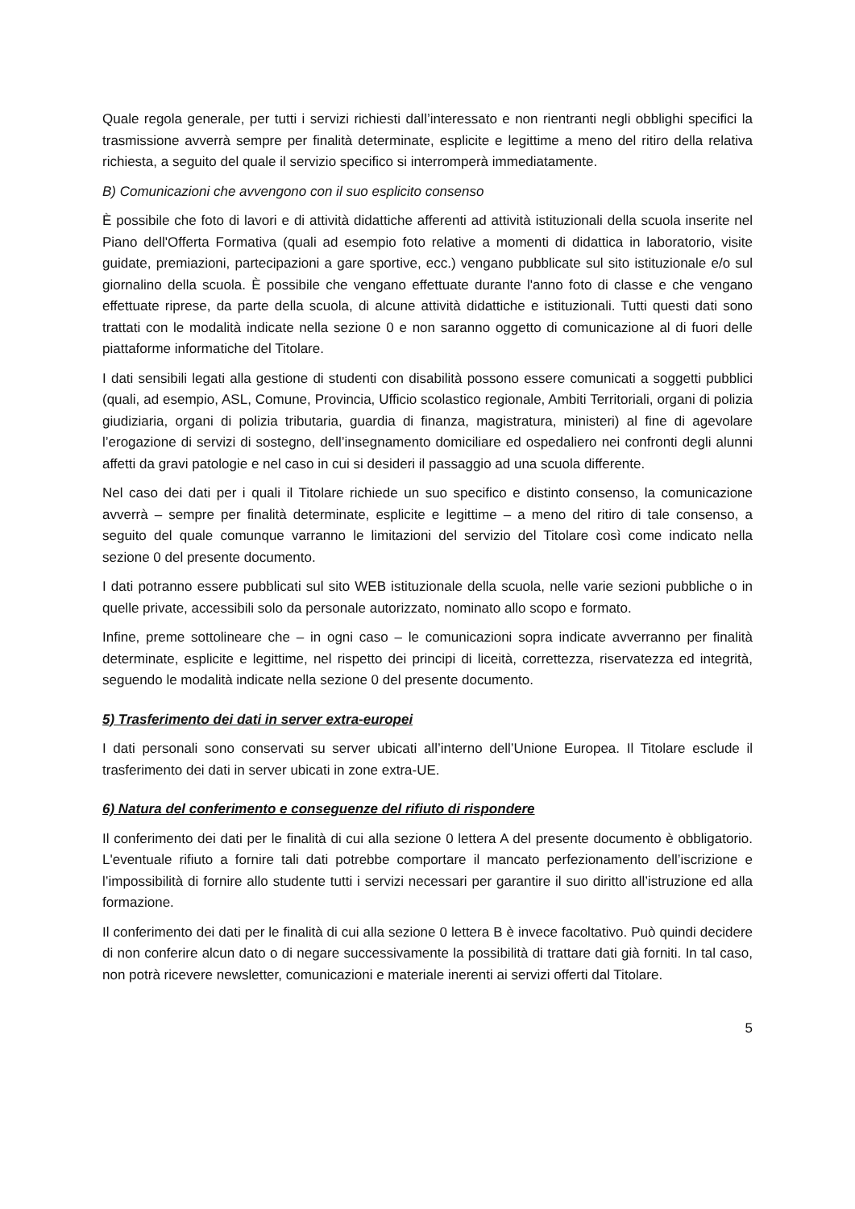Quale regola generale, per tutti i servizi richiesti dall’interessato e non rientranti negli obblighi specifici la trasmissione avverrà sempre per finalità determinate, esplicite e legittime a meno del ritiro della relativa richiesta, a seguito del quale il servizio specifico si interromperà immediatamente.
B) Comunicazioni che avvengono con il suo esplicito consenso
È possibile che foto di lavori e di attività didattiche afferenti ad attività istituzionali della scuola inserite nel Piano dell'Offerta Formativa (quali ad esempio foto relative a momenti di didattica in laboratorio, visite guidate, premiazioni, partecipazioni a gare sportive, ecc.) vengano pubblicate sul sito istituzionale e/o sul giornalino della scuola. È possibile che vengano effettuate durante l'anno foto di classe e che vengano effettuate riprese, da parte della scuola, di alcune attività didattiche e istituzionali. Tutti questi dati sono trattati con le modalità indicate nella sezione 0 e non saranno oggetto di comunicazione al di fuori delle piattaforme informatiche del Titolare.
I dati sensibili legati alla gestione di studenti con disabilità possono essere comunicati a soggetti pubblici (quali, ad esempio, ASL, Comune, Provincia, Ufficio scolastico regionale, Ambiti Territoriali, organi di polizia giudiziaria, organi di polizia tributaria, guardia di finanza, magistratura, ministeri) al fine di agevolare l’erogazione di servizi di sostegno, dell’insegnamento domiciliare ed ospedaliero nei confronti degli alunni affetti da gravi patologie e nel caso in cui si desideri il passaggio ad una scuola differente.
Nel caso dei dati per i quali il Titolare richiede un suo specifico e distinto consenso, la comunicazione avverrà – sempre per finalità determinate, esplicite e legittime – a meno del ritiro di tale consenso, a seguito del quale comunque varranno le limitazioni del servizio del Titolare così come indicato nella sezione 0 del presente documento.
I dati potranno essere pubblicati sul sito WEB istituzionale della scuola, nelle varie sezioni pubbliche o in quelle private, accessibili solo da personale autorizzato, nominato allo scopo e formato.
Infine, preme sottolineare che – in ogni caso – le comunicazioni sopra indicate avverranno per finalità determinate, esplicite e legittime, nel rispetto dei principi di liceità, correttezza, riservatezza ed integrità, seguendo le modalità indicate nella sezione 0 del presente documento.
5) Trasferimento dei dati in server extra-europei
I dati personali sono conservati su server ubicati all’interno dell’Unione Europea. Il Titolare esclude il trasferimento dei dati in server ubicati in zone extra-UE.
6) Natura del conferimento e conseguenze del rifiuto di rispondere
Il conferimento dei dati per le finalità di cui alla sezione 0 lettera A del presente documento è obbligatorio. L'eventuale rifiuto a fornire tali dati potrebbe comportare il mancato perfezionamento dell’iscrizione e l’impossibilità di fornire allo studente tutti i servizi necessari per garantire il suo diritto all’istruzione ed alla formazione.
Il conferimento dei dati per le finalità di cui alla sezione 0 lettera B è invece facoltativo. Può quindi decidere di non conferire alcun dato o di negare successivamente la possibilità di trattare dati già forniti. In tal caso, non potrà ricevere newsletter, comunicazioni e materiale inerenti ai servizi offerti dal Titolare.
5